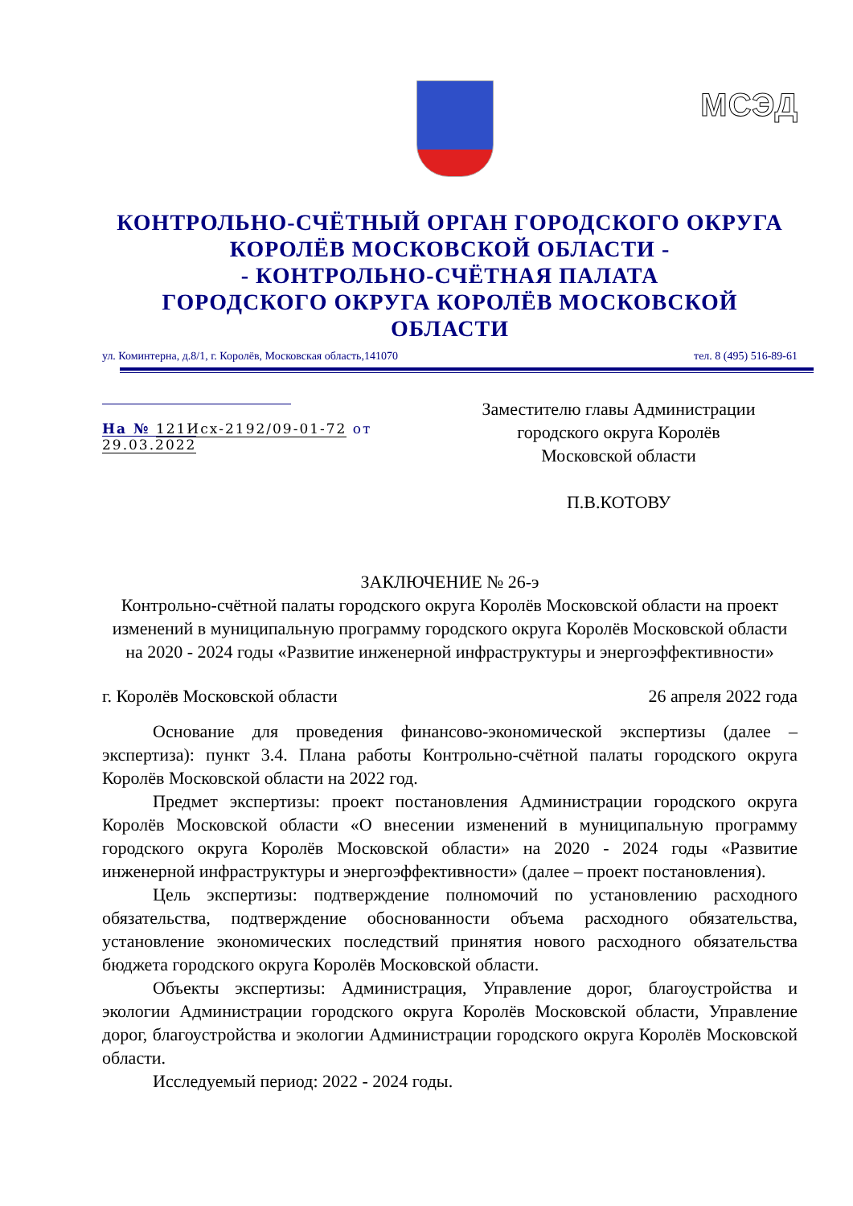МСЭД
КОНТРОЛЬНО-СЧЁТНЫЙ ОРГАН ГОРОДСКОГО ОКРУГА КОРОЛЁВ МОСКОВСКОЙ ОБЛАСТИ -
- КОНТРОЛЬНО-СЧЁТНАЯ ПАЛАТА
ГОРОДСКОГО ОКРУГА КОРОЛЁВ МОСКОВСКОЙ ОБЛАСТИ
ул. Коминтерна, д.8/1, г. Королёв, Московская область,141070 тел. 8 (495) 516-89-61
На № 121Исх-2192/09-01-72 от 29.03.2022
Заместителю главы Администрации
городского округа Королёв
Московской области
П.В.КОТОВУ
ЗАКЛЮЧЕНИЕ № 26-э
Контрольно-счётной палаты городского округа Королёв Московской области на проект изменений в муниципальную программу городского округа Королёв Московской области на 2020 - 2024 годы «Развитие инженерной инфраструктуры и энергоэффективности»
г. Королёв Московской области 26 апреля 2022 года
Основание для проведения финансово-экономической экспертизы (далее – экспертиза): пункт 3.4. Плана работы Контрольно-счётной палаты городского округа Королёв Московской области на 2022 год.
Предмет экспертизы: проект постановления Администрации городского округа Королёв Московской области «О внесении изменений в муниципальную программу городского округа Королёв Московской области» на 2020 - 2024 годы «Развитие инженерной инфраструктуры и энергоэффективности» (далее – проект постановления).
Цель экспертизы: подтверждение полномочий по установлению расходного обязательства, подтверждение обоснованности объема расходного обязательства, установление экономических последствий принятия нового расходного обязательства бюджета городского округа Королёв Московской области.
Объекты экспертизы: Администрация, Управление дорог, благоустройства и экологии Администрации городского округа Королёв Московской области, Управление дорог, благоустройства и экологии Администрации городского округа Королёв Московской области.
Исследуемый период: 2022 - 2024 годы.